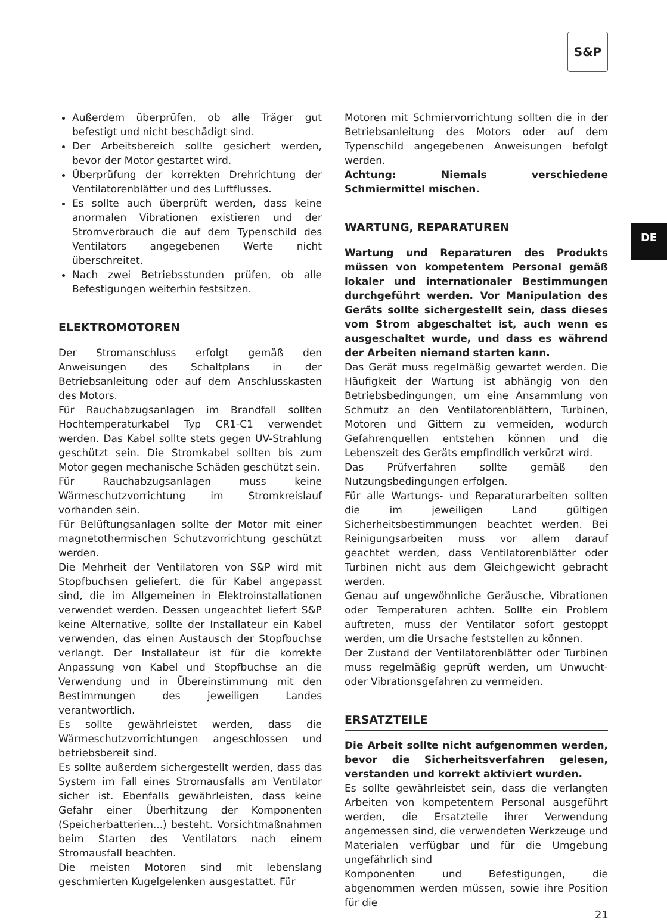S&P
DE
Außerdem überprüfen, ob alle Träger gut befestigt und nicht beschädigt sind.
Der Arbeitsbereich sollte gesichert werden, bevor der Motor gestartet wird.
Überprüfung der korrekten Drehrichtung der Ventilatorenblätter und des Luftflusses.
Es sollte auch überprüft werden, dass keine anormalen Vibrationen existieren und der Stromverbrauch die auf dem Typenschild des Ventilators angegebenen Werte nicht überschreitet.
Nach zwei Betriebsstunden prüfen, ob alle Befestigungen weiterhin festsitzen.
ELEKTROMOTOREN
Der Stromanschluss erfolgt gemäß den Anweisungen des Schaltplans in der Betriebsanleitung oder auf dem Anschlusskasten des Motors.
Für Rauchabzugsanlagen im Brandfall sollten Hochtemperaturkabel Typ CR1-C1 verwendet werden. Das Kabel sollte stets gegen UV-Strahlung geschützt sein. Die Stromkabel sollten bis zum Motor gegen mechanische Schäden geschützt sein.
Für Rauchabzugsanlagen muss keine Wärmeschutzvorrichtung im Stromkreislauf vorhanden sein.
Für Belüftungsanlagen sollte der Motor mit einer magnetothermischen Schutzvorrichtung geschützt werden.
Die Mehrheit der Ventilatoren von S&P wird mit Stopfbuchsen geliefert, die für Kabel angepasst sind, die im Allgemeinen in Elektroinstallationen verwendet werden. Dessen ungeachtet liefert S&P keine Alternative, sollte der Installateur ein Kabel verwenden, das einen Austausch der Stopfbuchse verlangt. Der Installateur ist für die korrekte Anpassung von Kabel und Stopfbuchse an die Verwendung und in Übereinstimmung mit den Bestimmungen des jeweiligen Landes verantwortlich.
Es sollte gewährleistet werden, dass die Wärmeschutzvorrichtungen angeschlossen und betriebsbereit sind.
Es sollte außerdem sichergestellt werden, dass das System im Fall eines Stromausfalls am Ventilator sicher ist. Ebenfalls gewährleisten, dass keine Gefahr einer Überhitzung der Komponenten (Speicherbatterien...) besteht. Vorsichtmaßnahmen beim Starten des Ventilators nach einem Stromausfall beachten.
Die meisten Motoren sind mit lebenslang geschmierten Kugelgelenken ausgestattet. Für
Motoren mit Schmiervorrichtung sollten die in der Betriebsanleitung des Motors oder auf dem Typenschild angegebenen Anweisungen befolgt werden.
Achtung: Niemals verschiedene Schmiermittel mischen.
WARTUNG, REPARATUREN
Wartung und Reparaturen des Produkts müssen von kompetentem Personal gemäß lokaler und internationaler Bestimmungen durchgeführt werden. Vor Manipulation des Geräts sollte sichergestellt sein, dass dieses vom Strom abgeschaltet ist, auch wenn es ausgeschaltet wurde, und dass es während der Arbeiten niemand starten kann.
Das Gerät muss regelmäßig gewartet werden. Die Häufigkeit der Wartung ist abhängig von den Betriebsbedingungen, um eine Ansammlung von Schmutz an den Ventilatorenblättern, Turbinen, Motoren und Gittern zu vermeiden, wodurch Gefahrenquellen entstehen können und die Lebenszeit des Geräts empfindlich verkürzt wird.
Das Prüfverfahren sollte gemäß den Nutzungsbedingungen erfolgen.
Für alle Wartungs- und Reparaturarbeiten sollten die im jeweiligen Land gültigen Sicherheitsbestimmungen beachtet werden. Bei Reinigungsarbeiten muss vor allem darauf geachtet werden, dass Ventilatorenblätter oder Turbinen nicht aus dem Gleichgewicht gebracht werden.
Genau auf ungewöhnliche Geräusche, Vibrationen oder Temperaturen achten. Sollte ein Problem auftreten, muss der Ventilator sofort gestoppt werden, um die Ursache feststellen zu können.
Der Zustand der Ventilatorenblätter oder Turbinen muss regelmäßig geprüft werden, um Unwucht- oder Vibrationsgefahren zu vermeiden.
ERSATZTEILE
Die Arbeit sollte nicht aufgenommen werden, bevor die Sicherheitsverfahren gelesen, verstanden und korrekt aktiviert wurden.
Es sollte gewährleistet sein, dass die verlangten Arbeiten von kompetentem Personal ausgeführt werden, die Ersatzteile ihrer Verwendung angemessen sind, die verwendeten Werkzeuge und Materialen verfügbar und für die Umgebung ungefährlich sind
Komponenten und Befestigungen, die abgenommen werden müssen, sowie ihre Position für die
21